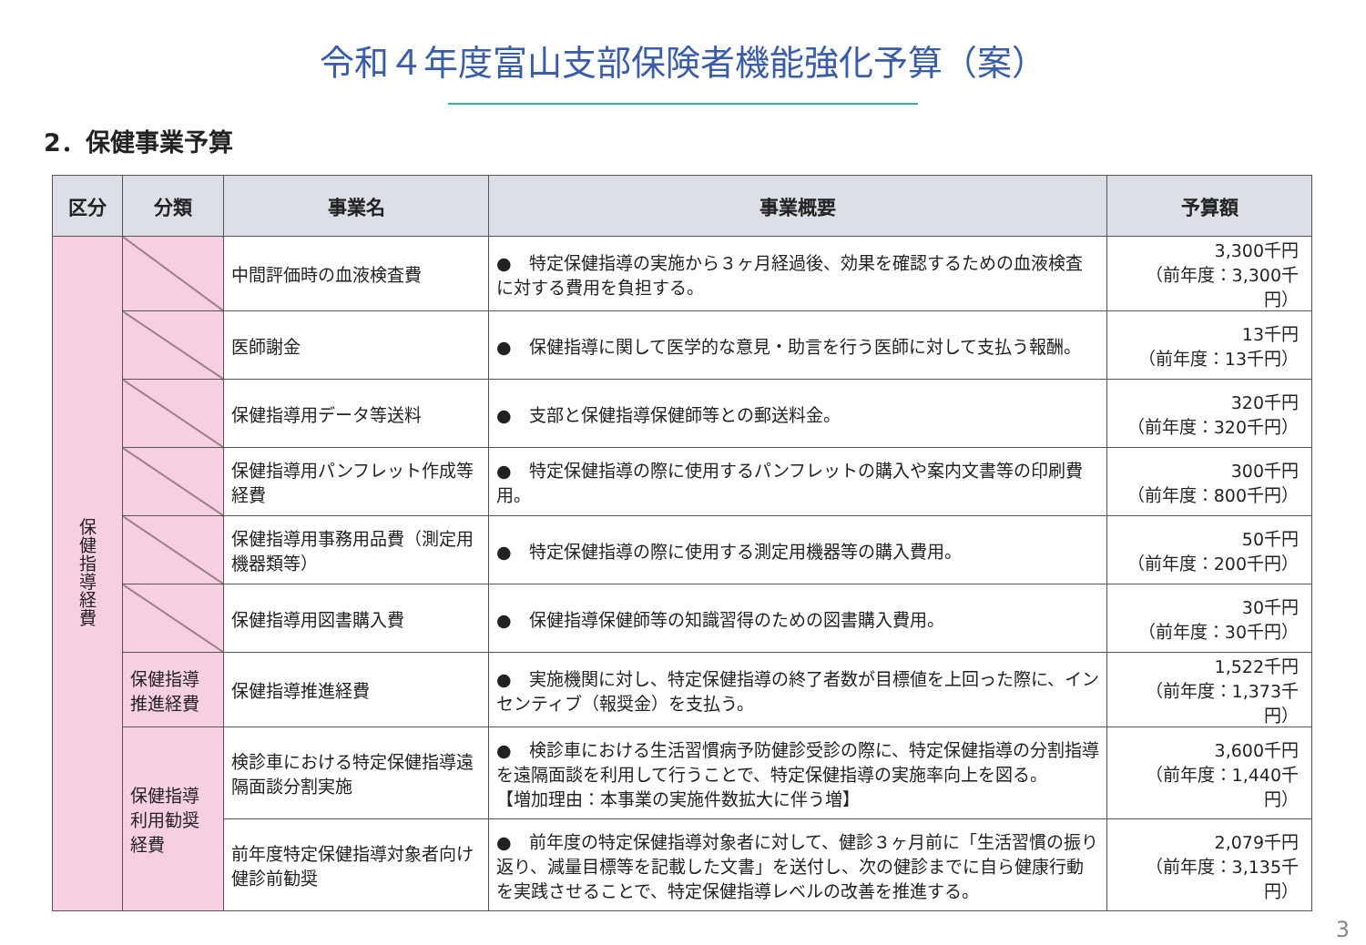令和４年度富山支部保険者機能強化予算（案）
2．保健事業予算
| 区分 | 分類 | 事業名 | 事業概要 | 予算額 |
| --- | --- | --- | --- | --- |
| 保 健 指 導 経 費 | | 中間評価時の血液検査費 | ● 特定保健指導の実施から３ヶ月経過後、効果を確認するための血液検査に対する費用を負担する。 | 3,300千円 （前年度：3,300千円） |
| | | 医師謝金 | ● 保健指導に関して医学的な意見・助言を行う医師に対して支払う報酬。 | 13千円 （前年度：13千円） |
| | | 保健指導用データ等送料 | ● 支部と保健指導保健師等との郵送料金。 | 320千円 （前年度：320千円） |
| | | 保健指導用パンフレット作成等経費 | ● 特定保健指導の際に使用するパンフレットの購入や案内文書等の印刷費用。 | 300千円 （前年度：800千円） |
| | | 保健指導用事務用品費（測定用機器類等） | ● 特定保健指導の際に使用する測定用機器等の購入費用。 | 50千円 （前年度：200千円） |
| | | 保健指導用図書購入費 | ● 保健指導保健師等の知識習得のための図書購入費用。 | 30千円 （前年度：30千円） |
| | 保健指導推進経費 | 保健指導推進経費 | ● 実施機関に対し、特定保健指導の終了者数が目標値を上回った際に、インセンティブ（報奨金）を支払う。 | 1,522千円 （前年度：1,373千円） |
| | 保健指導利用勧奨経費 | 検診車における特定保健指導遠隔面談分割実施 | ● 検診車における生活習慣病予防健診受診の際に、特定保健指導の分割指導を遠隔面談を利用して行うことで、特定保健指導の実施率向上を図る。 【増加理由：本事業の実施件数拡大に伴う増】 | 3,600千円 （前年度：1,440千円） |
| | | 前年度特定保健指導対象者向け健診前勧奨 | ● 前年度の特定保健指導対象者に対して、健診３ヶ月前に「生活習慣の振り返り、減量目標等を記載した文書」を送付し、次の健診までに自ら健康行動を実践させることで、特定保健指導レベルの改善を推進する。 | 2,079千円 （前年度：3,135千円） |
3